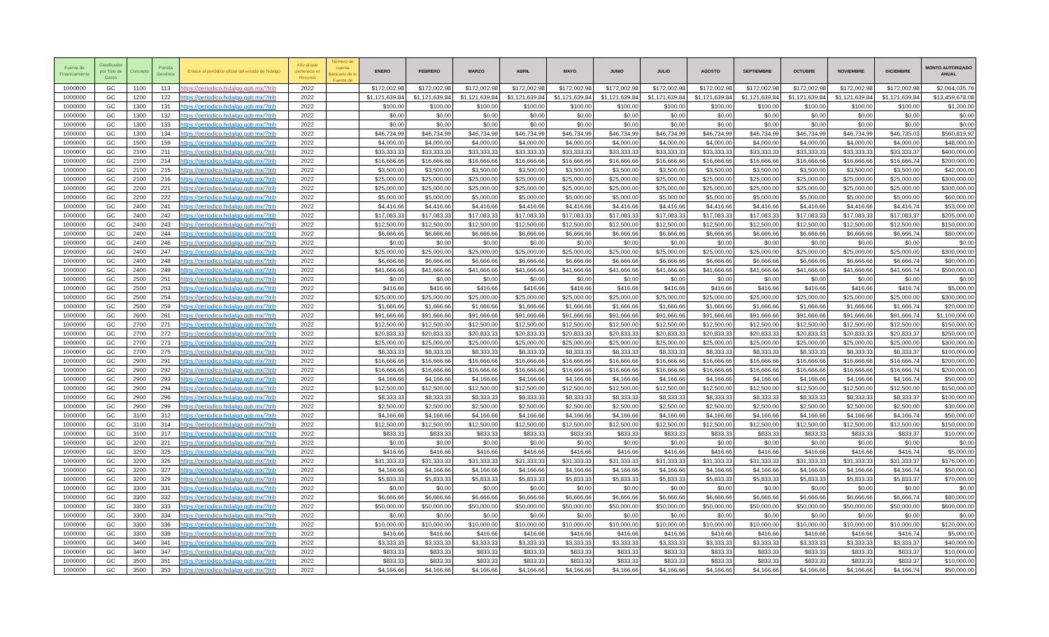| Fuente de Financiamiento | Clasificador por Tipo de Gasto | Concepto | Partida Genérica | Enlace al periódico oficial del estado de hidalgo | Año al que pertenece el Recurso | Número de cuenta Bancario de la Fuente de | ENERO | FEBRERO | MARZO | ABRIL | MAYO | JUNIO | JULIO | AGOSTO | SEPTIEMBRE | OCTUBRE | NOVIEMBRE | DICIEMBRE | MONTO AUTORIZADO ANUAL |
| --- | --- | --- | --- | --- | --- | --- | --- | --- | --- | --- | --- | --- | --- | --- | --- | --- | --- | --- | --- |
| 1000000 | GC | 1100 | 113 | https://periodico.hidalgo.gob.mx/?trib | 2022 | | $172,002.98 | $172,002.98 | $172,002.98 | $172,002.98 | $172,002.98 | $172,002.98 | $172,002.98 | $172,002.98 | $172,002.98 | $172,002.98 | $172,002.98 | $172,002.98 | $2,064,035.76 |
| 1000000 | GC | 1200 | 122 | https://periodico.hidalgo.gob.mx/?trib | 2022 | | $1,121,639.84 | $1,121,639.84 | $1,121,639.84 | $1,121,639.84 | $1,121,639.84 | $1,121,639.84 | $1,121,639.84 | $1,121,639.84 | $1,121,639.84 | $1,121,639.84 | $1,121,639.84 | $1,121,639.84 | $13,459,678.08 |
| 1000000 | GC | 1300 | 131 | https://periodico.hidalgo.gob.mx/?trib | 2022 | | $100.00 | $100.00 | $100.00 | $100.00 | $100.00 | $100.00 | $100.00 | $100.00 | $100.00 | $100.00 | $100.00 | $100.00 | $1,200.00 |
| 1000000 | GC | 1300 | 132 | https://periodico.hidalgo.gob.mx/?trib | 2022 | | $0.00 | $0.00 | $0.00 | $0.00 | $0.00 | $0.00 | $0.00 | $0.00 | $0.00 | $0.00 | $0.00 | $0.00 | $0.00 |
| 1000000 | GC | 1300 | 133 | https://periodico.hidalgo.gob.mx/?trib | 2022 | | $0.00 | $0.00 | $0.00 | $0.00 | $0.00 | $0.00 | $0.00 | $0.00 | $0.00 | $0.00 | $0.00 | $0.00 | $0.00 |
| 1000000 | GC | 1300 | 134 | https://periodico.hidalgo.gob.mx/?trib | 2022 | | $46,734.99 | $46,734.99 | $46,734.99 | $46,734.99 | $46,734.99 | $46,734.99 | $46,734.99 | $46,734.99 | $46,734.99 | $46,734.99 | $46,734.99 | $46,735.03 | $560,819.92 |
| 1000000 | GC | 1500 | 159 | https://periodico.hidalgo.gob.mx/?trib | 2022 | | $4,000.00 | $4,000.00 | $4,000.00 | $4,000.00 | $4,000.00 | $4,000.00 | $4,000.00 | $4,000.00 | $4,000.00 | $4,000.00 | $4,000.00 | $4,000.00 | $48,000.00 |
| 1000000 | GC | 2100 | 211 | https://periodico.hidalgo.gob.mx/?trib | 2022 | | $33,333.33 | $33,333.33 | $33,333.33 | $33,333.33 | $33,333.33 | $33,333.33 | $33,333.33 | $33,333.33 | $33,333.33 | $33,333.33 | $33,333.33 | $33,333.37 | $400,000.00 |
| 1000000 | GC | 2100 | 214 | https://periodico.hidalgo.gob.mx/?trib | 2022 | | $16,666.66 | $16,666.66 | $16,666.66 | $16,666.66 | $16,666.66 | $16,666.66 | $16,666.66 | $16,666.66 | $16,666.66 | $16,666.66 | $16,666.66 | $16,666.74 | $200,000.00 |
| 1000000 | GC | 2100 | 215 | https://periodico.hidalgo.gob.mx/?trib | 2022 | | $3,500.00 | $3,500.00 | $3,500.00 | $3,500.00 | $3,500.00 | $3,500.00 | $3,500.00 | $3,500.00 | $3,500.00 | $3,500.00 | $3,500.00 | $3,500.00 | $42,000.00 |
| 1000000 | GC | 2100 | 216 | https://periodico.hidalgo.gob.mx/?trib | 2022 | | $25,000.00 | $25,000.00 | $25,000.00 | $25,000.00 | $25,000.00 | $25,000.00 | $25,000.00 | $25,000.00 | $25,000.00 | $25,000.00 | $25,000.00 | $25,000.00 | $300,000.00 |
| 1000000 | GC | 2200 | 221 | https://periodico.hidalgo.gob.mx/?trib | 2022 | | $25,000.00 | $25,000.00 | $25,000.00 | $25,000.00 | $25,000.00 | $25,000.00 | $25,000.00 | $25,000.00 | $25,000.00 | $25,000.00 | $25,000.00 | $25,000.00 | $300,000.00 |
| 1000000 | GC | 2200 | 222 | https://periodico.hidalgo.gob.mx/?trib | 2022 | | $5,000.00 | $5,000.00 | $5,000.00 | $5,000.00 | $5,000.00 | $5,000.00 | $5,000.00 | $5,000.00 | $5,000.00 | $5,000.00 | $5,000.00 | $5,000.00 | $60,000.00 |
| 1000000 | GC | 2400 | 241 | https://periodico.hidalgo.gob.mx/?trib | 2022 | | $4,416.66 | $4,416.66 | $4,416.66 | $4,416.66 | $4,416.66 | $4,416.66 | $4,416.66 | $4,416.66 | $4,416.66 | $4,416.66 | $4,416.66 | $4,416.74 | $53,000.00 |
| 1000000 | GC | 2400 | 242 | https://periodico.hidalgo.gob.mx/?trib | 2022 | | $17,083.33 | $17,083.33 | $17,083.33 | $17,083.33 | $17,083.33 | $17,083.33 | $17,083.33 | $17,083.33 | $17,083.33 | $17,083.33 | $17,083.33 | $17,083.37 | $205,000.00 |
| 1000000 | GC | 2400 | 243 | https://periodico.hidalgo.gob.mx/?trib | 2022 | | $12,500.00 | $12,500.00 | $12,500.00 | $12,500.00 | $12,500.00 | $12,500.00 | $12,500.00 | $12,500.00 | $12,500.00 | $12,500.00 | $12,500.00 | $12,500.00 | $150,000.00 |
| 1000000 | GC | 2400 | 244 | https://periodico.hidalgo.gob.mx/?trib | 2022 | | $6,666.66 | $6,666.66 | $6,666.66 | $6,666.66 | $6,666.66 | $6,666.66 | $6,666.66 | $6,666.66 | $6,666.66 | $6,666.66 | $6,666.66 | $6,666.74 | $80,000.00 |
| 1000000 | GC | 2400 | 246 | https://periodico.hidalgo.gob.mx/?trib | 2022 | | $0.00 | $0.00 | $0.00 | $0.00 | $0.00 | $0.00 | $0.00 | $0.00 | $0.00 | $0.00 | $0.00 | $0.00 | $0.00 |
| 1000000 | GC | 2400 | 247 | https://periodico.hidalgo.gob.mx/?trib | 2022 | | $25,000.00 | $25,000.00 | $25,000.00 | $25,000.00 | $25,000.00 | $25,000.00 | $25,000.00 | $25,000.00 | $25,000.00 | $25,000.00 | $25,000.00 | $25,000.00 | $300,000.00 |
| 1000000 | GC | 2400 | 248 | https://periodico.hidalgo.gob.mx/?trib | 2022 | | $6,666.66 | $6,666.66 | $6,666.66 | $6,666.66 | $6,666.66 | $6,666.66 | $6,666.66 | $6,666.66 | $6,666.66 | $6,666.66 | $6,666.66 | $6,666.74 | $80,000.00 |
| 1000000 | GC | 2400 | 249 | https://periodico.hidalgo.gob.mx/?trib | 2022 | | $41,666.66 | $41,666.66 | $41,666.66 | $41,666.66 | $41,666.66 | $41,666.66 | $41,666.66 | $41,666.66 | $41,666.66 | $41,666.66 | $41,666.66 | $41,666.74 | $500,000.00 |
| 1000000 | GC | 2500 | 251 | https://periodico.hidalgo.gob.mx/?trib | 2022 | | $0.00 | $0.00 | $0.00 | $0.00 | $0.00 | $0.00 | $0.00 | $0.00 | $0.00 | $0.00 | $0.00 | $0.00 | $0.00 |
| 1000000 | GC | 2500 | 253 | https://periodico.hidalgo.gob.mx/?trib | 2022 | | $416.66 | $416.66 | $416.66 | $416.66 | $416.66 | $416.66 | $416.66 | $416.66 | $416.66 | $416.66 | $416.66 | $416.74 | $5,000.00 |
| 1000000 | GC | 2500 | 254 | https://periodico.hidalgo.gob.mx/?trib | 2022 | | $25,000.00 | $25,000.00 | $25,000.00 | $25,000.00 | $25,000.00 | $25,000.00 | $25,000.00 | $25,000.00 | $25,000.00 | $25,000.00 | $25,000.00 | $25,000.00 | $300,000.00 |
| 1000000 | GC | 2500 | 259 | https://periodico.hidalgo.gob.mx/?trib | 2022 | | $1,666.66 | $1,666.66 | $1,666.66 | $1,666.66 | $1,666.66 | $1,666.66 | $1,666.66 | $1,666.66 | $1,666.66 | $1,666.66 | $1,666.66 | $1,666.74 | $20,000.00 |
| 1000000 | GC | 2600 | 261 | https://periodico.hidalgo.gob.mx/?trib | 2022 | | $91,666.66 | $91,666.66 | $91,666.66 | $91,666.66 | $91,666.66 | $91,666.66 | $91,666.66 | $91,666.66 | $91,666.66 | $91,666.66 | $91,666.66 | $91,666.74 | $1,100,000.00 |
| 1000000 | GC | 2700 | 271 | https://periodico.hidalgo.gob.mx/?trib | 2022 | | $12,500.00 | $12,500.00 | $12,500.00 | $12,500.00 | $12,500.00 | $12,500.00 | $12,500.00 | $12,500.00 | $12,500.00 | $12,500.00 | $12,500.00 | $12,500.00 | $150,000.00 |
| 1000000 | GC | 2700 | 272 | https://periodico.hidalgo.gob.mx/?trib | 2022 | | $20,833.33 | $20,833.33 | $20,833.33 | $20,833.33 | $20,833.33 | $20,833.33 | $20,833.33 | $20,833.33 | $20,833.33 | $20,833.33 | $20,833.33 | $20,833.37 | $250,000.00 |
| 1000000 | GC | 2700 | 273 | https://periodico.hidalgo.gob.mx/?trib | 2022 | | $25,000.00 | $25,000.00 | $25,000.00 | $25,000.00 | $25,000.00 | $25,000.00 | $25,000.00 | $25,000.00 | $25,000.00 | $25,000.00 | $25,000.00 | $25,000.00 | $300,000.00 |
| 1000000 | GC | 2700 | 275 | https://periodico.hidalgo.gob.mx/?trib | 2022 | | $8,333.33 | $8,333.33 | $8,333.33 | $8,333.33 | $8,333.33 | $8,333.33 | $8,333.33 | $8,333.33 | $8,333.33 | $8,333.33 | $8,333.33 | $8,333.37 | $100,000.00 |
| 1000000 | GC | 2900 | 291 | https://periodico.hidalgo.gob.mx/?trib | 2022 | | $16,666.66 | $16,666.66 | $16,666.66 | $16,666.66 | $16,666.66 | $16,666.66 | $16,666.66 | $16,666.66 | $16,666.66 | $16,666.66 | $16,666.66 | $16,666.74 | $200,000.00 |
| 1000000 | GC | 2900 | 292 | https://periodico.hidalgo.gob.mx/?trib | 2022 | | $16,666.66 | $16,666.66 | $16,666.66 | $16,666.66 | $16,666.66 | $16,666.66 | $16,666.66 | $16,666.66 | $16,666.66 | $16,666.66 | $16,666.66 | $16,666.74 | $200,000.00 |
| 1000000 | GC | 2900 | 293 | https://periodico.hidalgo.gob.mx/?trib | 2022 | | $4,166.66 | $4,166.66 | $4,166.66 | $4,166.66 | $4,166.66 | $4,166.66 | $4,166.66 | $4,166.66 | $4,166.66 | $4,166.66 | $4,166.66 | $4,166.74 | $50,000.00 |
| 1000000 | GC | 2900 | 294 | https://periodico.hidalgo.gob.mx/?trib | 2022 | | $12,500.00 | $12,500.00 | $12,500.00 | $12,500.00 | $12,500.00 | $12,500.00 | $12,500.00 | $12,500.00 | $12,500.00 | $12,500.00 | $12,500.00 | $12,500.00 | $150,000.00 |
| 1000000 | GC | 2900 | 296 | https://periodico.hidalgo.gob.mx/?trib | 2022 | | $8,333.33 | $8,333.33 | $8,333.33 | $8,333.33 | $8,333.33 | $8,333.33 | $8,333.33 | $8,333.33 | $8,333.33 | $8,333.33 | $8,333.33 | $8,333.37 | $100,000.00 |
| 1000000 | GC | 2900 | 299 | https://periodico.hidalgo.gob.mx/?trib | 2022 | | $2,500.00 | $2,500.00 | $2,500.00 | $2,500.00 | $2,500.00 | $2,500.00 | $2,500.00 | $2,500.00 | $2,500.00 | $2,500.00 | $2,500.00 | $2,500.00 | $30,000.00 |
| 1000000 | GC | 3100 | 312 | https://periodico.hidalgo.gob.mx/?trib | 2022 | | $4,166.66 | $4,166.66 | $4,166.66 | $4,166.66 | $4,166.66 | $4,166.66 | $4,166.66 | $4,166.66 | $4,166.66 | $4,166.66 | $4,166.66 | $4,166.74 | $50,000.00 |
| 1000000 | GC | 3100 | 314 | https://periodico.hidalgo.gob.mx/?trib | 2022 | | $12,500.00 | $12,500.00 | $12,500.00 | $12,500.00 | $12,500.00 | $12,500.00 | $12,500.00 | $12,500.00 | $12,500.00 | $12,500.00 | $12,500.00 | $12,500.00 | $150,000.00 |
| 1000000 | GC | 3100 | 317 | https://periodico.hidalgo.gob.mx/?trib | 2022 | | $833.33 | $833.33 | $833.33 | $833.33 | $833.33 | $833.33 | $833.33 | $833.33 | $833.33 | $833.33 | $833.33 | $833.37 | $10,000.00 |
| 1000000 | GC | 3200 | 321 | https://periodico.hidalgo.gob.mx/?trib | 2022 | | $0.00 | $0.00 | $0.00 | $0.00 | $0.00 | $0.00 | $0.00 | $0.00 | $0.00 | $0.00 | $0.00 | $0.00 | $0.00 |
| 1000000 | GC | 3200 | 325 | https://periodico.hidalgo.gob.mx/?trib | 2022 | | $416.66 | $416.66 | $416.66 | $416.66 | $416.66 | $416.66 | $416.66 | $416.66 | $416.66 | $416.66 | $416.66 | $416.74 | $5,000.00 |
| 1000000 | GC | 3200 | 326 | https://periodico.hidalgo.gob.mx/?trib | 2022 | | $31,333.33 | $31,333.33 | $31,333.33 | $31,333.33 | $31,333.33 | $31,333.33 | $31,333.33 | $31,333.33 | $31,333.33 | $31,333.33 | $31,333.33 | $31,333.37 | $376,000.00 |
| 1000000 | GC | 3200 | 327 | https://periodico.hidalgo.gob.mx/?trib | 2022 | | $4,166.66 | $4,166.66 | $4,166.66 | $4,166.66 | $4,166.66 | $4,166.66 | $4,166.66 | $4,166.66 | $4,166.66 | $4,166.66 | $4,166.66 | $4,166.74 | $50,000.00 |
| 1000000 | GC | 3200 | 329 | https://periodico.hidalgo.gob.mx/?trib | 2022 | | $5,833.33 | $5,833.33 | $5,833.33 | $5,833.33 | $5,833.33 | $5,833.33 | $5,833.33 | $5,833.33 | $5,833.33 | $5,833.33 | $5,833.33 | $5,833.37 | $70,000.00 |
| 1000000 | GC | 3300 | 331 | https://periodico.hidalgo.gob.mx/?trib | 2022 | | $0.00 | $0.00 | $0.00 | $0.00 | $0.00 | $0.00 | $0.00 | $0.00 | $0.00 | $0.00 | $0.00 | $0.00 | $0.00 |
| 1000000 | GC | 3300 | 332 | https://periodico.hidalgo.gob.mx/?trib | 2022 | | $6,666.66 | $6,666.66 | $6,666.66 | $6,666.66 | $6,666.66 | $6,666.66 | $6,666.66 | $6,666.66 | $6,666.66 | $6,666.66 | $6,666.66 | $6,666.74 | $80,000.00 |
| 1000000 | GC | 3300 | 333 | https://periodico.hidalgo.gob.mx/?trib | 2022 | | $50,000.00 | $50,000.00 | $50,000.00 | $50,000.00 | $50,000.00 | $50,000.00 | $50,000.00 | $50,000.00 | $50,000.00 | $50,000.00 | $50,000.00 | $50,000.00 | $600,000.00 |
| 1000000 | GC | 3300 | 334 | https://periodico.hidalgo.gob.mx/?trib | 2022 | | $0.00 | $0.00 | $0.00 | $0.00 | $0.00 | $0.00 | $0.00 | $0.00 | $0.00 | $0.00 | $0.00 | $0.00 | $0.00 |
| 1000000 | GC | 3300 | 336 | https://periodico.hidalgo.gob.mx/?trib | 2022 | | $10,000.00 | $10,000.00 | $10,000.00 | $10,000.00 | $10,000.00 | $10,000.00 | $10,000.00 | $10,000.00 | $10,000.00 | $10,000.00 | $10,000.00 | $10,000.00 | $120,000.00 |
| 1000000 | GC | 3300 | 339 | https://periodico.hidalgo.gob.mx/?trib | 2022 | | $416.66 | $416.66 | $416.66 | $416.66 | $416.66 | $416.66 | $416.66 | $416.66 | $416.66 | $416.66 | $416.66 | $416.74 | $5,000.00 |
| 1000000 | GC | 3400 | 341 | https://periodico.hidalgo.gob.mx/?trib | 2022 | | $3,333.33 | $3,333.33 | $3,333.33 | $3,333.33 | $3,333.33 | $3,333.33 | $3,333.33 | $3,333.33 | $3,333.33 | $3,333.33 | $3,333.33 | $3,333.37 | $40,000.00 |
| 1000000 | GC | 3400 | 347 | https://periodico.hidalgo.gob.mx/?trib | 2022 | | $833.33 | $833.33 | $833.33 | $833.33 | $833.33 | $833.33 | $833.33 | $833.33 | $833.33 | $833.33 | $833.33 | $833.37 | $10,000.00 |
| 1000000 | GC | 3500 | 351 | https://periodico.hidalgo.gob.mx/?trib | 2022 | | $833.33 | $833.33 | $833.33 | $833.33 | $833.33 | $833.33 | $833.33 | $833.33 | $833.33 | $833.33 | $833.33 | $833.37 | $10,000.00 |
| 1000000 | GC | 3500 | 353 | https://periodico.hidalgo.gob.mx/?trib | 2022 | | $4,166.66 | $4,166.66 | $4,166.66 | $4,166.66 | $4,166.66 | $4,166.66 | $4,166.66 | $4,166.66 | $4,166.66 | $4,166.66 | $4,166.66 | $4,166.74 | $50,000.00 |